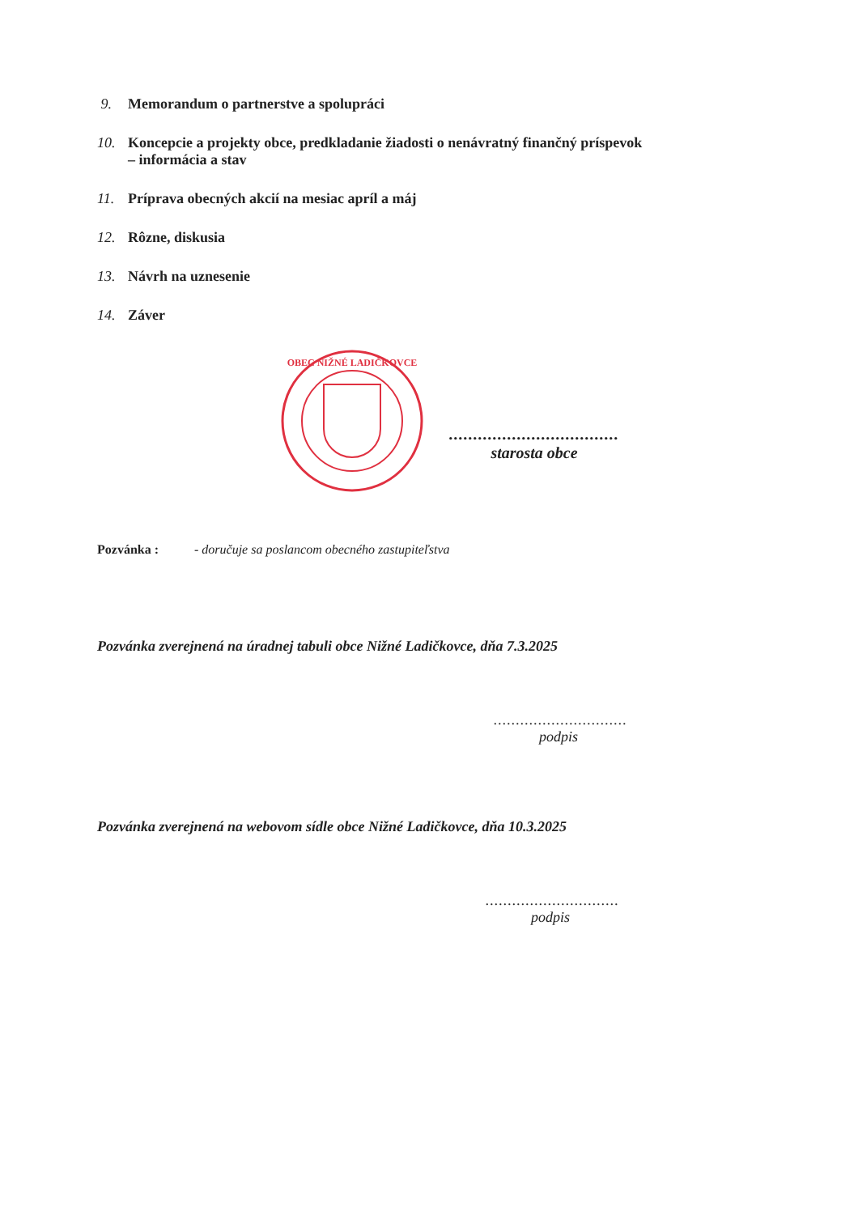9. Memorandum o partnerstve a spolupráci
10. Koncepcie a projekty obce, predkladanie žiadosti o nenávratný finančný príspevok
– informácia a stav
11. Príprava obecných akcií na mesiac apríl a máj
12. Rôzne, diskusia
13. Návrh na uznesenie
14. Záver
OBEC NIŽNÉ LADIČKOVCE
...................................
starosta obce
Pozvánka : - doručuje sa poslancom obecného zastupiteľstva
Pozvánka zverejnená na úradnej tabuli obce Nižné Ladičkovce, dňa 7.3.2025
..............................
podpis
Pozvánka zverejnená na webovom sídle obce Nižné Ladičkovce, dňa 10.3.2025
..............................
podpis